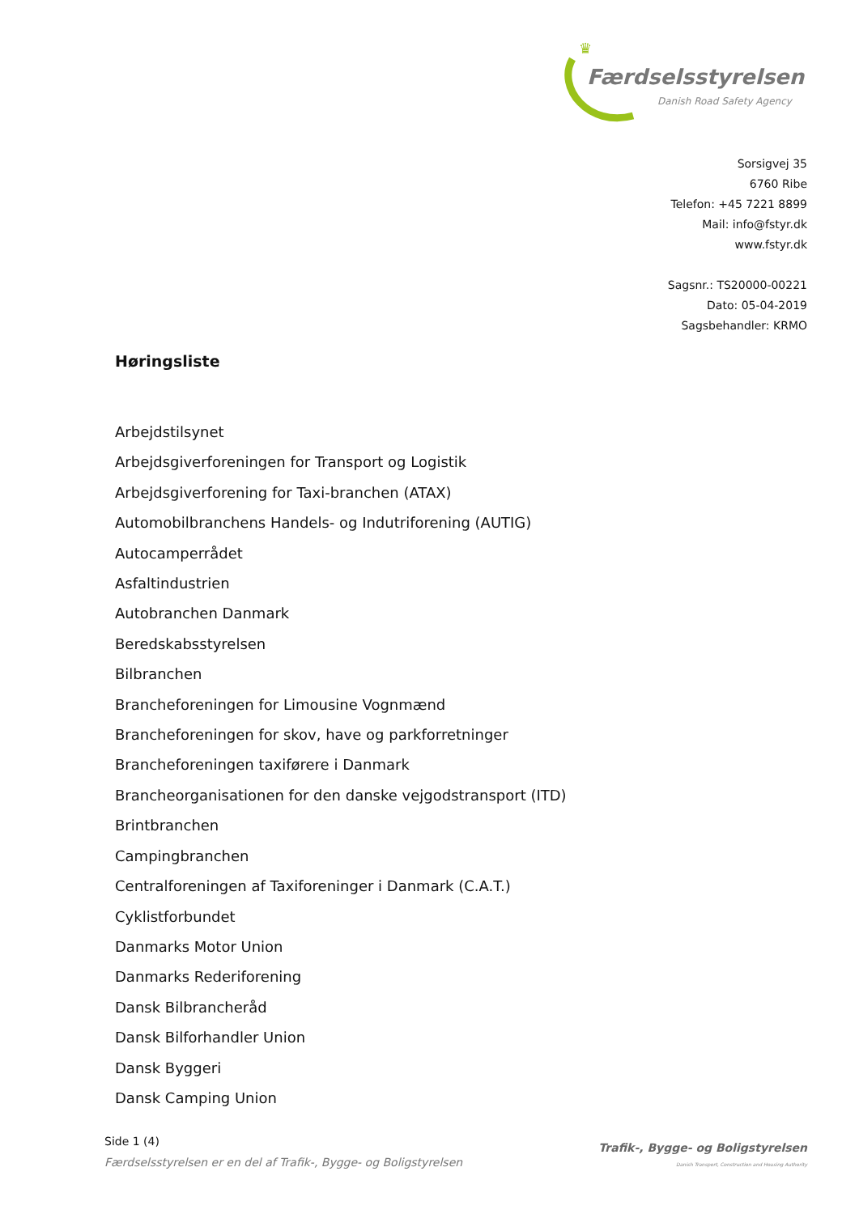♛
Færdselsstyrelsen
Danish Road Safety Agency
Sorsigvej 35
6760 Ribe
Telefon: +45 7221 8899
Mail: info@fstyr.dk
www.fstyr.dk
Sagsnr.: TS20000-00221
Dato: 05-04-2019
Sagsbehandler: KRMO
Høringsliste
Arbejdstilsynet
Arbejdsgiverforeningen for Transport og Logistik
Arbejdsgiverforening for Taxi-branchen (ATAX)
Automobilbranchens Handels- og Indutriforening (AUTIG)
Autocamperrådet
Asfaltindustrien
Autobranchen Danmark
Beredskabsstyrelsen
Bilbranchen
Brancheforeningen for Limousine Vognmænd
Brancheforeningen for skov, have og parkforretninger
Brancheforeningen taxiførere i Danmark
Brancheorganisationen for den danske vejgodstransport (ITD)
Brintbranchen
Campingbranchen
Centralforeningen af Taxiforeninger i Danmark (C.A.T.)
Cyklistforbundet
Danmarks Motor Union
Danmarks Rederiforening
Dansk Bilbrancheråd
Dansk Bilforhandler Union
Dansk Byggeri
Dansk Camping Union
Side 1 (4)
Færdselsstyrelsen er en del af Trafik-, Bygge- og Boligstyrelsen
Trafik-, Bygge- og Boligstyrelsen
Danish Transport, Construction and Housing Authority